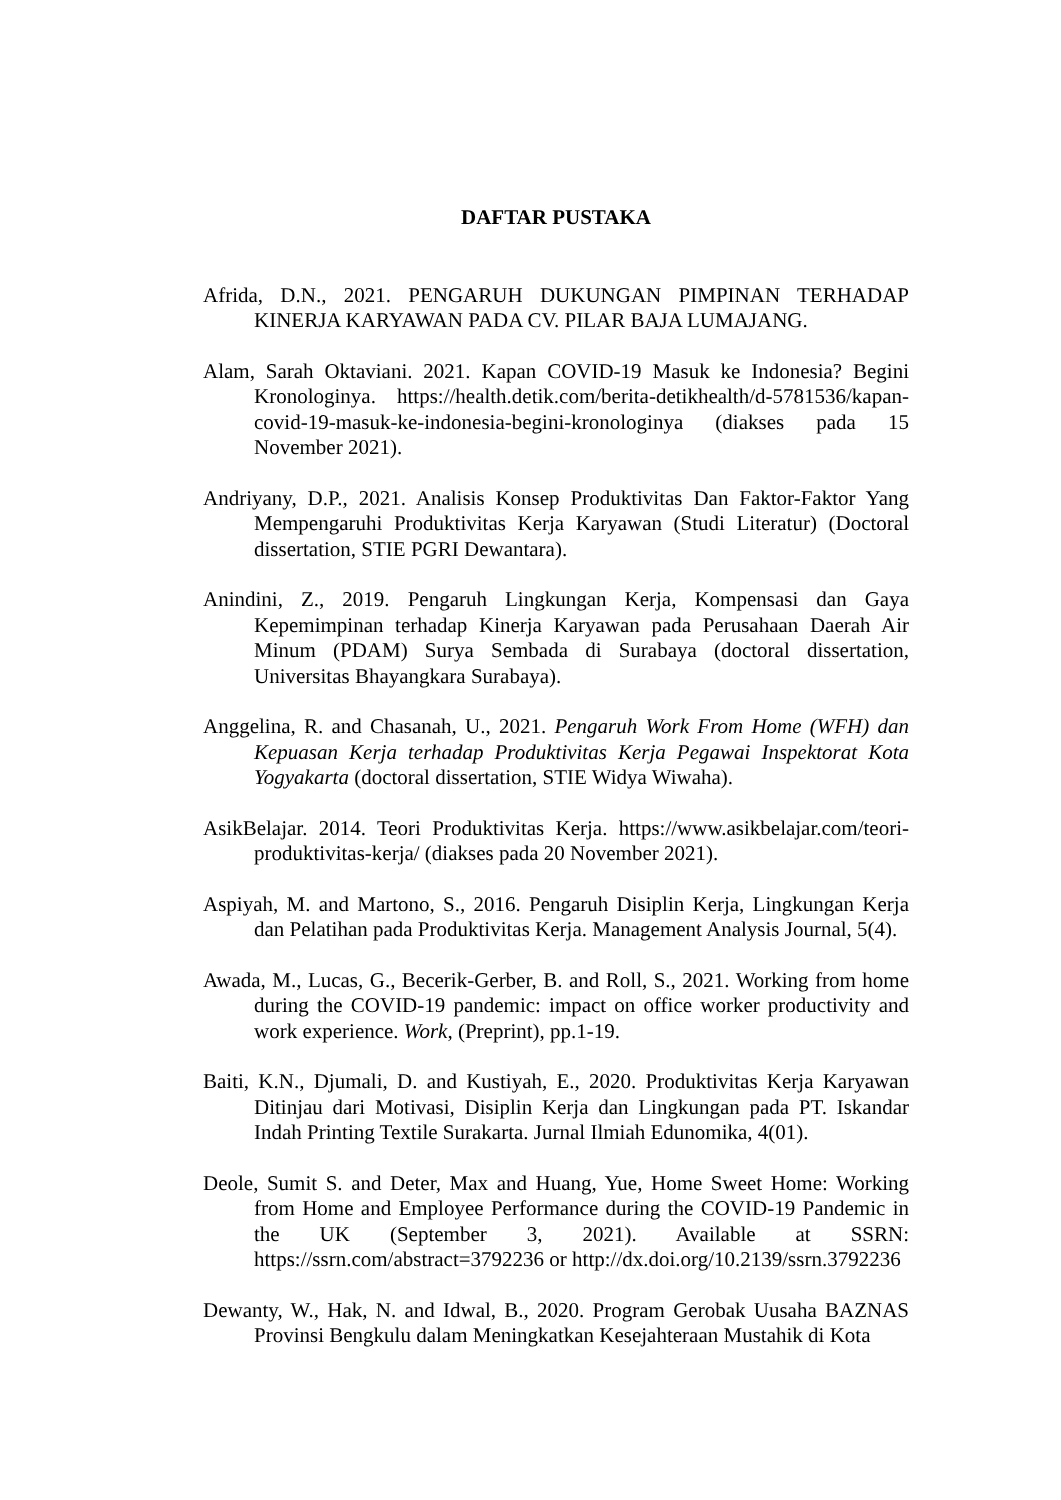DAFTAR PUSTAKA
Afrida, D.N., 2021. PENGARUH DUKUNGAN PIMPINAN TERHADAP KINERJA KARYAWAN PADA CV. PILAR BAJA LUMAJANG.
Alam, Sarah Oktaviani. 2021. Kapan COVID-19 Masuk ke Indonesia? Begini Kronologinya. https://health.detik.com/berita-detikhealth/d-5781536/kapan-covid-19-masuk-ke-indonesia-begini-kronologinya (diakses pada 15 November 2021).
Andriyany, D.P., 2021. Analisis Konsep Produktivitas Dan Faktor-Faktor Yang Mempengaruhi Produktivitas Kerja Karyawan (Studi Literatur) (Doctoral dissertation, STIE PGRI Dewantara).
Anindini, Z., 2019. Pengaruh Lingkungan Kerja, Kompensasi dan Gaya Kepemimpinan terhadap Kinerja Karyawan pada Perusahaan Daerah Air Minum (PDAM) Surya Sembada di Surabaya (doctoral dissertation, Universitas Bhayangkara Surabaya).
Anggelina, R. and Chasanah, U., 2021. Pengaruh Work From Home (WFH) dan Kepuasan Kerja terhadap Produktivitas Kerja Pegawai Inspektorat Kota Yogyakarta (doctoral dissertation, STIE Widya Wiwaha).
AsikBelajar. 2014. Teori Produktivitas Kerja. https://www.asikbelajar.com/teori-produktivitas-kerja/ (diakses pada 20 November 2021).
Aspiyah, M. and Martono, S., 2016. Pengaruh Disiplin Kerja, Lingkungan Kerja dan Pelatihan pada Produktivitas Kerja. Management Analysis Journal, 5(4).
Awada, M., Lucas, G., Becerik-Gerber, B. and Roll, S., 2021. Working from home during the COVID-19 pandemic: impact on office worker productivity and work experience. Work, (Preprint), pp.1-19.
Baiti, K.N., Djumali, D. and Kustiyah, E., 2020. Produktivitas Kerja Karyawan Ditinjau dari Motivasi, Disiplin Kerja dan Lingkungan pada PT. Iskandar Indah Printing Textile Surakarta. Jurnal Ilmiah Edunomika, 4(01).
Deole, Sumit S. and Deter, Max and Huang, Yue, Home Sweet Home: Working from Home and Employee Performance during the COVID-19 Pandemic in the UK (September 3, 2021). Available at SSRN: https://ssrn.com/abstract=3792236 or http://dx.doi.org/10.2139/ssrn.3792236
Dewanty, W., Hak, N. and Idwal, B., 2020. Program Gerobak Uusaha BAZNAS Provinsi Bengkulu dalam Meningkatkan Kesejahteraan Mustahik di Kota